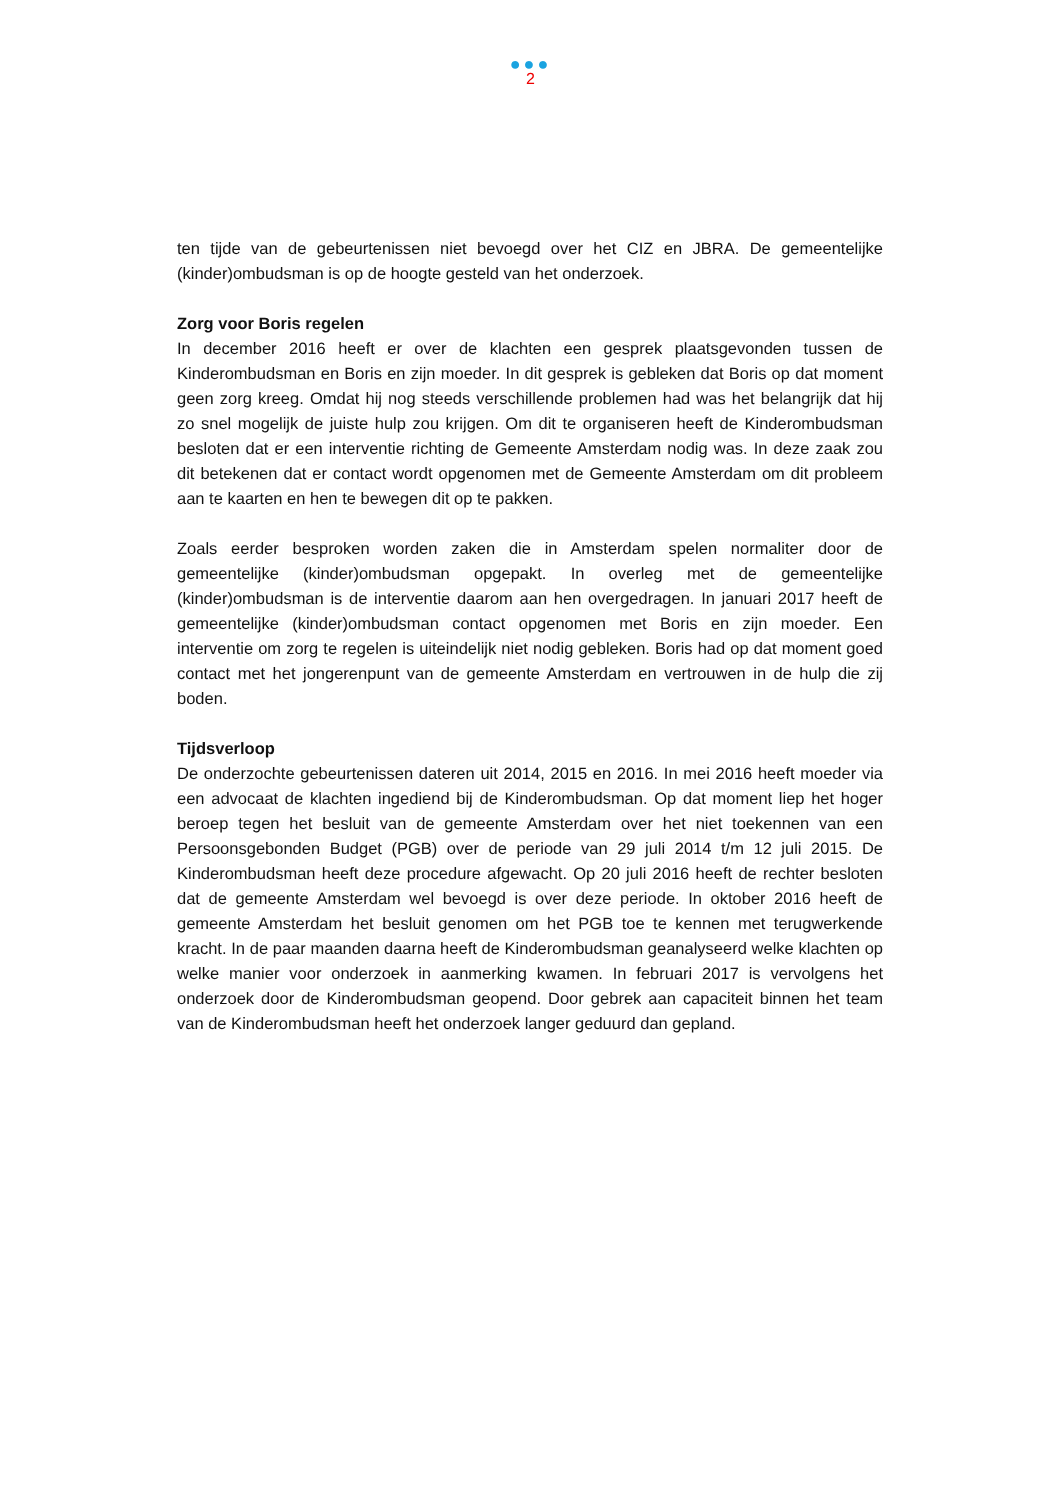●●●
2
ten tijde van de gebeurtenissen niet bevoegd over het CIZ en JBRA. De gemeentelijke (kinder)ombudsman is op de hoogte gesteld van het onderzoek.
Zorg voor Boris regelen
In december 2016 heeft er over de klachten een gesprek plaatsgevonden tussen de Kinderombudsman en Boris en zijn moeder. In dit gesprek is gebleken dat Boris op dat moment geen zorg kreeg. Omdat hij nog steeds verschillende problemen had was het belangrijk dat hij zo snel mogelijk de juiste hulp zou krijgen. Om dit te organiseren heeft de Kinderombudsman besloten dat er een interventie richting de Gemeente Amsterdam nodig was. In deze zaak zou dit betekenen dat er contact wordt opgenomen met de Gemeente Amsterdam om dit probleem aan te kaarten en hen te bewegen dit op te pakken.
Zoals eerder besproken worden zaken die in Amsterdam spelen normaliter door de gemeentelijke (kinder)ombudsman opgepakt. In overleg met de gemeentelijke (kinder)ombudsman is de interventie daarom aan hen overgedragen. In januari 2017 heeft de gemeentelijke (kinder)ombudsman contact opgenomen met Boris en zijn moeder. Een interventie om zorg te regelen is uiteindelijk niet nodig gebleken. Boris had op dat moment goed contact met het jongerenpunt van de gemeente Amsterdam en vertrouwen in de hulp die zij boden.
Tijdsverloop
De onderzochte gebeurtenissen dateren uit 2014, 2015 en 2016. In mei 2016 heeft moeder via een advocaat de klachten ingediend bij de Kinderombudsman. Op dat moment liep het hoger beroep tegen het besluit van de gemeente Amsterdam over het niet toekennen van een Persoonsgebonden Budget (PGB) over de periode van 29 juli 2014 t/m 12 juli 2015. De Kinderombudsman heeft deze procedure afgewacht. Op 20 juli 2016 heeft de rechter besloten dat de gemeente Amsterdam wel bevoegd is over deze periode. In oktober 2016 heeft de gemeente Amsterdam het besluit genomen om het PGB toe te kennen met terugwerkende kracht. In de paar maanden daarna heeft de Kinderombudsman geanalyseerd welke klachten op welke manier voor onderzoek in aanmerking kwamen. In februari 2017 is vervolgens het onderzoek door de Kinderombudsman geopend. Door gebrek aan capaciteit binnen het team van de Kinderombudsman heeft het onderzoek langer geduurd dan gepland.